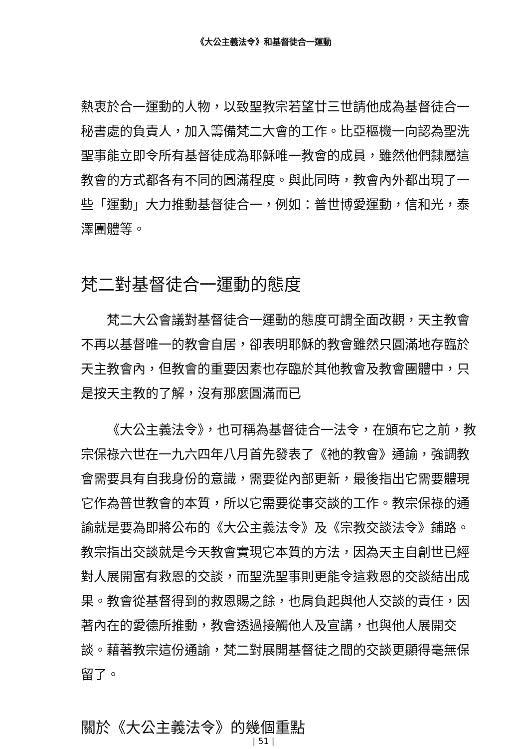《大公主義法令》和基督徒合一運動
熱衷於合一運動的人物，以致聖教宗若望廿三世請他成為基督徒合一秘書處的負責人，加入籌備梵二大會的工作。比亞樞機一向認為聖洗聖事能立即令所有基督徒成為耶穌唯一教會的成員，雖然他們隸屬這教會的方式都各有不同的圓滿程度。與此同時，教會內外都出現了一些「運動」大力推動基督徒合一，例如：普世博愛運動，信和光，泰澤團體等。
梵二對基督徒合一運動的態度
梵二大公會議對基督徒合一運動的態度可謂全面改觀，天主教會不再以基督唯一的教會自居，卻表明耶穌的教會雖然只圓滿地存臨於天主教會內，但教會的重要因素也存臨於其他教會及教會團體中，只是按天主教的了解，沒有那麼圓滿而已
《大公主義法令》，也可稱為基督徒合一法令，在頒布它之前，教宗保祿六世在一九六四年八月首先發表了《祂的教會》通諭，強調教會需要具有自我身份的意識，需要從內部更新，最後指出它需要體現它作為普世教會的本質，所以它需要從事交談的工作。教宗保祿的通諭就是要為即將公布的《大公主義法令》及《宗教交談法令》鋪路。教宗指出交談就是今天教會實現它本質的方法，因為天主自創世已經對人展開富有救恩的交談，而聖洗聖事則更能令這救恩的交談結出成果。教會從基督得到的救恩賜之餘，也肩負起與他人交談的責任，因著內在的愛德所推動，教會透過接觸他人及宣講，也與他人展開交談。藉著教宗這份通諭，梵二對展開基督徒之間的交談更顯得毫無保留了。
關於《大公主義法令》的幾個重點
| 51 |